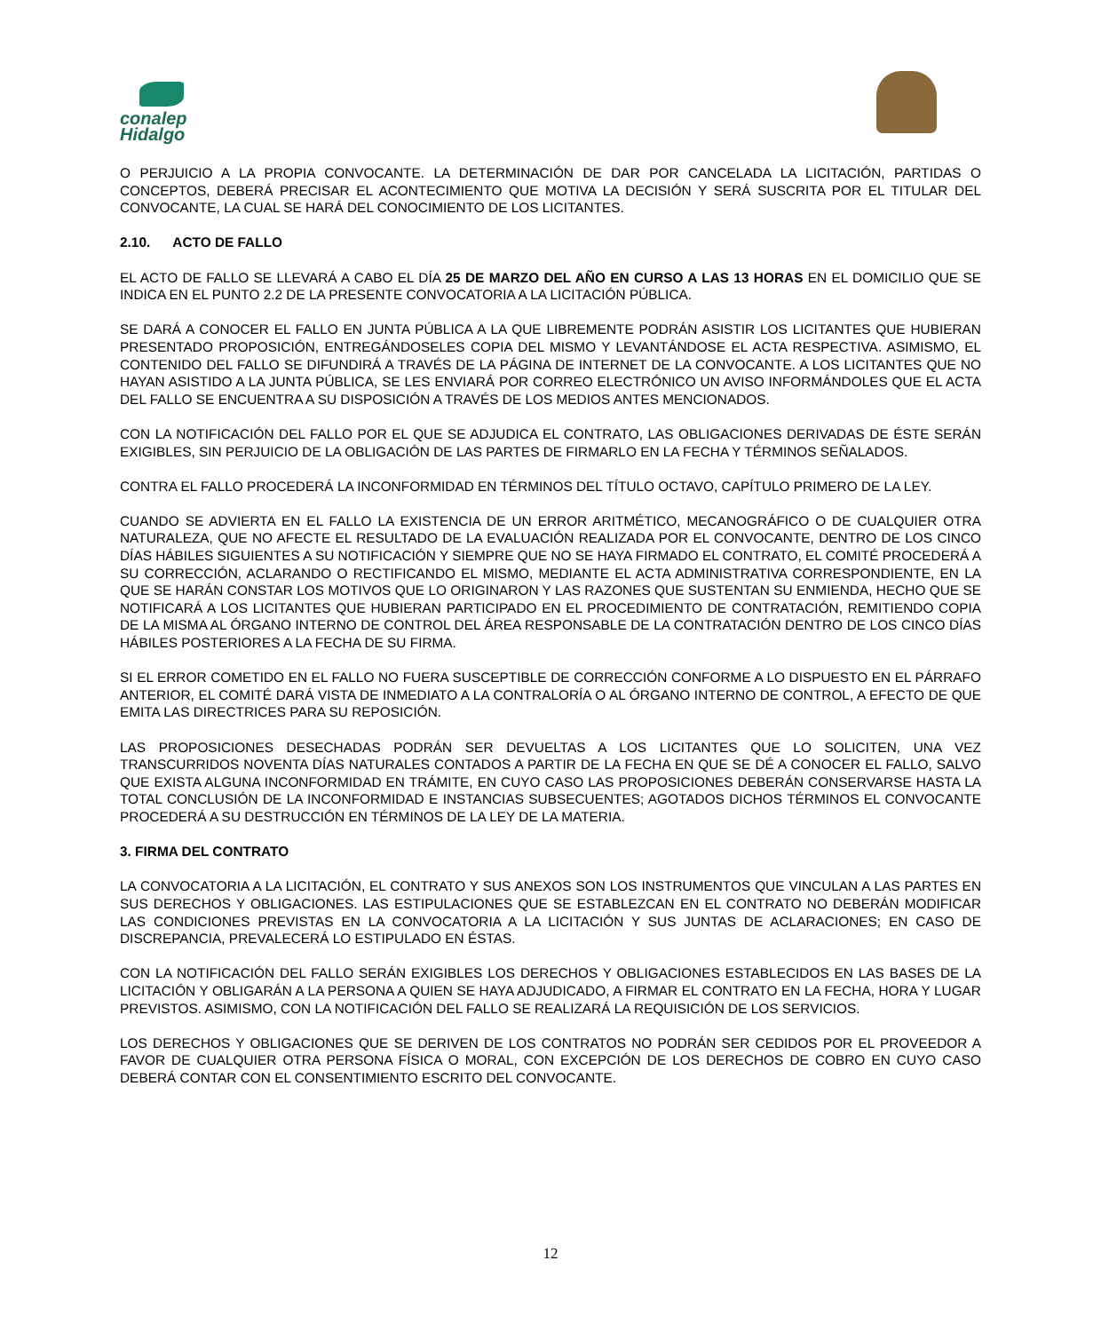conalep
Hidalgo
O PERJUICIO A LA PROPIA CONVOCANTE. LA DETERMINACIÓN DE DAR POR CANCELADA LA LICITACIÓN, PARTIDAS O CONCEPTOS, DEBERÁ PRECISAR EL ACONTECIMIENTO QUE MOTIVA LA DECISIÓN Y SERÁ SUSCRITA POR EL TITULAR DEL CONVOCANTE, LA CUAL SE HARÁ DEL CONOCIMIENTO DE LOS LICITANTES.
2.10. ACTO DE FALLO
EL ACTO DE FALLO SE LLEVARÁ A CABO EL DÍA 25 DE MARZO DEL AÑO EN CURSO A LAS 13 HORAS EN EL DOMICILIO QUE SE INDICA EN EL PUNTO 2.2 DE LA PRESENTE CONVOCATORIA A LA LICITACIÓN PÚBLICA.
SE DARÁ A CONOCER EL FALLO EN JUNTA PÚBLICA A LA QUE LIBREMENTE PODRÁN ASISTIR LOS LICITANTES QUE HUBIERAN PRESENTADO PROPOSICIÓN, ENTREGÁNDOSELES COPIA DEL MISMO Y LEVANTÁNDOSE EL ACTA RESPECTIVA. ASIMISMO, EL CONTENIDO DEL FALLO SE DIFUNDIRÁ A TRAVÉS DE LA PÁGINA DE INTERNET DE LA CONVOCANTE. A LOS LICITANTES QUE NO HAYAN ASISTIDO A LA JUNTA PÚBLICA, SE LES ENVIARÁ POR CORREO ELECTRÓNICO UN AVISO INFORMÁNDOLES QUE EL ACTA DEL FALLO SE ENCUENTRA A SU DISPOSICIÓN A TRAVÉS DE LOS MEDIOS ANTES MENCIONADOS.
CON LA NOTIFICACIÓN DEL FALLO POR EL QUE SE ADJUDICA EL CONTRATO, LAS OBLIGACIONES DERIVADAS DE ÉSTE SERÁN EXIGIBLES, SIN PERJUICIO DE LA OBLIGACIÓN DE LAS PARTES DE FIRMARLO EN LA FECHA Y TÉRMINOS SEÑALADOS.
CONTRA EL FALLO PROCEDERÁ LA INCONFORMIDAD EN TÉRMINOS DEL TÍTULO OCTAVO, CAPÍTULO PRIMERO DE LA LEY.
CUANDO SE ADVIERTA EN EL FALLO LA EXISTENCIA DE UN ERROR ARITMÉTICO, MECANOGRÁFICO O DE CUALQUIER OTRA NATURALEZA, QUE NO AFECTE EL RESULTADO DE LA EVALUACIÓN REALIZADA POR EL CONVOCANTE, DENTRO DE LOS CINCO DÍAS HÁBILES SIGUIENTES A SU NOTIFICACIÓN Y SIEMPRE QUE NO SE HAYA FIRMADO EL CONTRATO, EL COMITÉ PROCEDERÁ A SU CORRECCIÓN, ACLARANDO O RECTIFICANDO EL MISMO, MEDIANTE EL ACTA ADMINISTRATIVA CORRESPONDIENTE, EN LA QUE SE HARÁN CONSTAR LOS MOTIVOS QUE LO ORIGINARON Y LAS RAZONES QUE SUSTENTAN SU ENMIENDA, HECHO QUE SE NOTIFICARÁ A LOS LICITANTES QUE HUBIERAN PARTICIPADO EN EL PROCEDIMIENTO DE CONTRATACIÓN, REMITIENDO COPIA DE LA MISMA AL ÓRGANO INTERNO DE CONTROL DEL ÁREA RESPONSABLE DE LA CONTRATACIÓN DENTRO DE LOS CINCO DÍAS HÁBILES POSTERIORES A LA FECHA DE SU FIRMA.
SI EL ERROR COMETIDO EN EL FALLO NO FUERA SUSCEPTIBLE DE CORRECCIÓN CONFORME A LO DISPUESTO EN EL PÁRRAFO ANTERIOR, EL COMITÉ DARÁ VISTA DE INMEDIATO A LA CONTRALORÍA O AL ÓRGANO INTERNO DE CONTROL, A EFECTO DE QUE EMITA LAS DIRECTRICES PARA SU REPOSICIÓN.
LAS PROPOSICIONES DESECHADAS PODRÁN SER DEVUELTAS A LOS LICITANTES QUE LO SOLICITEN, UNA VEZ TRANSCURRIDOS NOVENTA DÍAS NATURALES CONTADOS A PARTIR DE LA FECHA EN QUE SE DÉ A CONOCER EL FALLO, SALVO QUE EXISTA ALGUNA INCONFORMIDAD EN TRÁMITE, EN CUYO CASO LAS PROPOSICIONES DEBERÁN CONSERVARSE HASTA LA TOTAL CONCLUSIÓN DE LA INCONFORMIDAD E INSTANCIAS SUBSECUENTES; AGOTADOS DICHOS TÉRMINOS EL CONVOCANTE PROCEDERÁ A SU DESTRUCCIÓN EN TÉRMINOS DE LA LEY DE LA MATERIA.
3. FIRMA DEL CONTRATO
LA CONVOCATORIA A LA LICITACIÓN, EL CONTRATO Y SUS ANEXOS SON LOS INSTRUMENTOS QUE VINCULAN A LAS PARTES EN SUS DERECHOS Y OBLIGACIONES. LAS ESTIPULACIONES QUE SE ESTABLEZCAN EN EL CONTRATO NO DEBERÁN MODIFICAR LAS CONDICIONES PREVISTAS EN LA CONVOCATORIA A LA LICITACIÓN Y SUS JUNTAS DE ACLARACIONES; EN CASO DE DISCREPANCIA, PREVALECERÁ LO ESTIPULADO EN ÉSTAS.
CON LA NOTIFICACIÓN DEL FALLO SERÁN EXIGIBLES LOS DERECHOS Y OBLIGACIONES ESTABLECIDOS EN LAS BASES DE LA LICITACIÓN Y OBLIGARÁN A LA PERSONA A QUIEN SE HAYA ADJUDICADO, A FIRMAR EL CONTRATO EN LA FECHA, HORA Y LUGAR PREVISTOS. ASIMISMO, CON LA NOTIFICACIÓN DEL FALLO SE REALIZARÁ LA REQUISICIÓN DE LOS SERVICIOS.
LOS DERECHOS Y OBLIGACIONES QUE SE DERIVEN DE LOS CONTRATOS NO PODRÁN SER CEDIDOS POR EL PROVEEDOR A FAVOR DE CUALQUIER OTRA PERSONA FÍSICA O MORAL, CON EXCEPCIÓN DE LOS DERECHOS DE COBRO EN CUYO CASO DEBERÁ CONTAR CON EL CONSENTIMIENTO ESCRITO DEL CONVOCANTE.
12